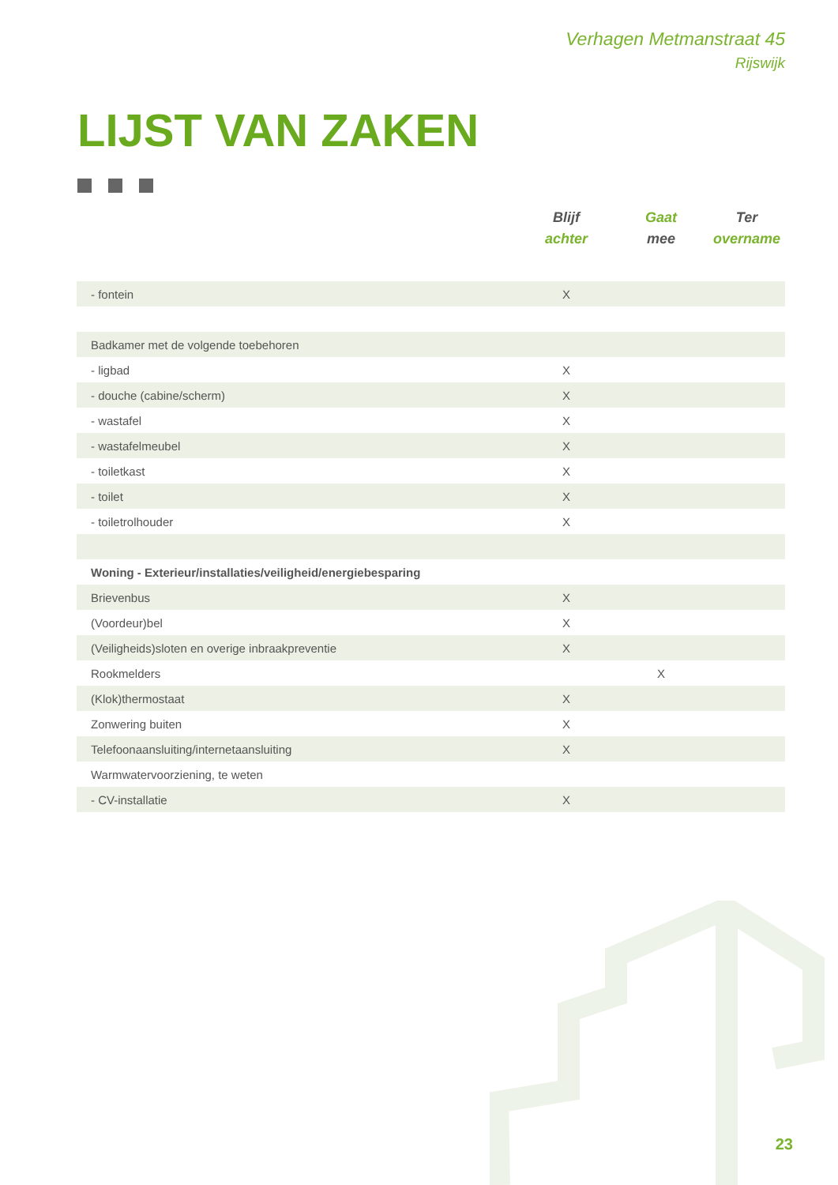Verhagen Metmanstraat 45
Rijswijk
LIJST VAN ZAKEN
| | Blijf achter | Gaat mee | Ter overname |
| --- | --- | --- | --- |
| - fontein | X | | |
| Badkamer met de volgende toebehoren | | | |
| - ligbad | X | | |
| - douche (cabine/scherm) | X | | |
| - wastafel | X | | |
| - wastafelmeubel | X | | |
| - toiletkast | X | | |
| - toilet | X | | |
| - toiletrolhouder | X | | |
| Woning - Exterieur/installaties/veiligheid/energiebesparing | | | |
| Brievenbus | X | | |
| (Voordeur)bel | X | | |
| (Veiligheids)sloten en overige inbraakpreventie | X | | |
| Rookmelders | | X | |
| (Klok)thermostaat | X | | |
| Zonwering buiten | X | | |
| Telefoonaansluiting/internetaansluiting | X | | |
| Warmwatervoorziening, te weten | | | |
| - CV-installatie | X | | |
23